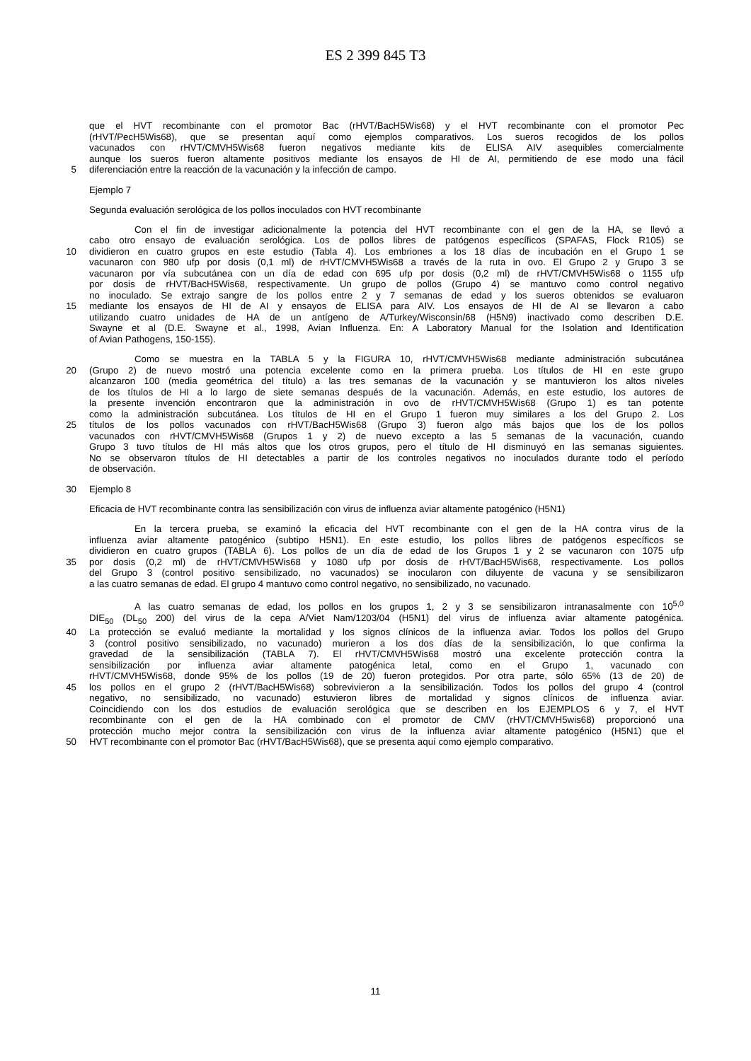ES 2 399 845 T3
que el HVT recombinante con el promotor Bac (rHVT/BacH5Wis68) y el HVT recombinante con el promotor Pec
(rHVT/PecH5Wis68), que se presentan aquí como ejemplos comparativos. Los sueros recogidos de los pollos
vacunados con rHVT/CMVH5Wis68 fueron negativos mediante kits de ELISA AIV asequibles comercialmente
aunque los sueros fueron altamente positivos mediante los ensayos de HI de AI, permitiendo de ese modo una fácil
5 diferenciación entre la reacción de la vacunación y la infección de campo.
Ejemplo 7
Segunda evaluación serológica de los pollos inoculados con HVT recombinante
Con el fin de investigar adicionalmente la potencia del HVT recombinante con el gen de la HA, se llevó a
cabo otro ensayo de evaluación serológica. Los de pollos libres de patógenos específicos (SPAFAS, Flock R105) se
10 dividieron en cuatro grupos en este estudio (Tabla 4). Los embriones a los 18 días de incubación en el Grupo 1 se
vacunaron con 980 ufp por dosis (0,1 ml) de rHVT/CMVH5Wis68 a través de la ruta in ovo. El Grupo 2 y Grupo 3 se
vacunaron por vía subcutánea con un día de edad con 695 ufp por dosis (0,2 ml) de rHVT/CMVH5Wis68 o 1155 ufp
por dosis de rHVT/BacH5Wis68, respectivamente. Un grupo de pollos (Grupo 4) se mantuvo como control negativo
no inoculado. Se extrajo sangre de los pollos entre 2 y 7 semanas de edad y los sueros obtenidos se evaluaron
15 mediante los ensayos de HI de AI y ensayos de ELISA para AIV. Los ensayos de HI de AI se llevaron a cabo
utilizando cuatro unidades de HA de un antígeno de A/Turkey/Wisconsin/68 (H5N9) inactivado como describen D.E.
Swayne et al (D.E. Swayne et al., 1998, Avian Influenza. En: A Laboratory Manual for the Isolation and Identification
of Avian Pathogens, 150-155).
Como se muestra en la TABLA 5 y la FIGURA 10, rHVT/CMVH5Wis68 mediante administración subcutánea
20 (Grupo 2) de nuevo mostró una potencia excelente como en la primera prueba. Los títulos de HI en este grupo
alcanzaron 100 (media geométrica del título) a las tres semanas de la vacunación y se mantuvieron los altos niveles
de los títulos de HI a lo largo de siete semanas después de la vacunación. Además, en este estudio, los autores de
la presente invención encontraron que la administración in ovo de rHVT/CMVH5Wis68 (Grupo 1) es tan potente
como la administración subcutánea. Los títulos de HI en el Grupo 1 fueron muy similares a los del Grupo 2. Los
25 títulos de los pollos vacunados con rHVT/BacH5Wis68 (Grupo 3) fueron algo más bajos que los de los pollos
vacunados con rHVT/CMVH5Wis68 (Grupos 1 y 2) de nuevo excepto a las 5 semanas de la vacunación, cuando
Grupo 3 tuvo títulos de HI más altos que los otros grupos, pero el título de HI disminuyó en las semanas siguientes.
No se observaron títulos de HI detectables a partir de los controles negativos no inoculados durante todo el período
de observación.
30 Ejemplo 8
Eficacia de HVT recombinante contra las sensibilización con virus de influenza aviar altamente patogénico (H5N1)
En la tercera prueba, se examinó la eficacia del HVT recombinante con el gen de la HA contra virus de la
influenza aviar altamente patogénico (subtipo H5N1). En este estudio, los pollos libres de patógenos específicos se
dividieron en cuatro grupos (TABLA 6). Los pollos de un día de edad de los Grupos 1 y 2 se vacunaron con 1075 ufp
35 por dosis (0,2 ml) de rHVT/CMVH5Wis68 y 1080 ufp por dosis de rHVT/BacH5Wis68, respectivamente. Los pollos
del Grupo 3 (control positivo sensibilizado, no vacunados) se inocularon con diluyente de vacuna y se sensibilizaron
a las cuatro semanas de edad. El grupo 4 mantuvo como control negativo, no sensibilizado, no vacunado.
A las cuatro semanas de edad, los pollos en los grupos 1, 2 y 3 se sensibilizaron intranasalmente con 10<sup>5,0</sup>
DIE<sub>50</sub> (DL<sub>50</sub> 200) del virus de la cepa A/Viet Nam/1203/04 (H5N1) del virus de influenza aviar altamente patogénica.
40 La protección se evaluó mediante la mortalidad y los signos clínicos de la influenza aviar. Todos los pollos del Grupo
3 (control positivo sensibilizado, no vacunado) murieron a los dos días de la sensibilización, lo que confirma la
gravedad de la sensibilización (TABLA 7). El rHVT/CMVH5Wis68 mostró una excelente protección contra la
sensibilización por influenza aviar altamente patogénica letal, como en el Grupo 1, vacunado con
rHVT/CMVH5Wis68, donde 95% de los pollos (19 de 20) fueron protegidos. Por otra parte, sólo 65% (13 de 20) de
45 los pollos en el grupo 2 (rHVT/BacH5Wis68) sobrevivieron a la sensibilización. Todos los pollos del grupo 4 (control
negativo, no sensibilizado, no vacunado) estuvieron libres de mortalidad y signos clínicos de influenza aviar.
Coincidiendo con los dos estudios de evaluación serológica que se describen en los EJEMPLOS 6 y 7, el HVT
recombinante con el gen de la HA combinado con el promotor de CMV (rHVT/CMVH5wis68) proporcionó una
protección mucho mejor contra la sensibilización con virus de la influenza aviar altamente patogénico (H5N1) que el
50 HVT recombinante con el promotor Bac (rHVT/BacH5Wis68), que se presenta aquí como ejemplo comparativo.
11